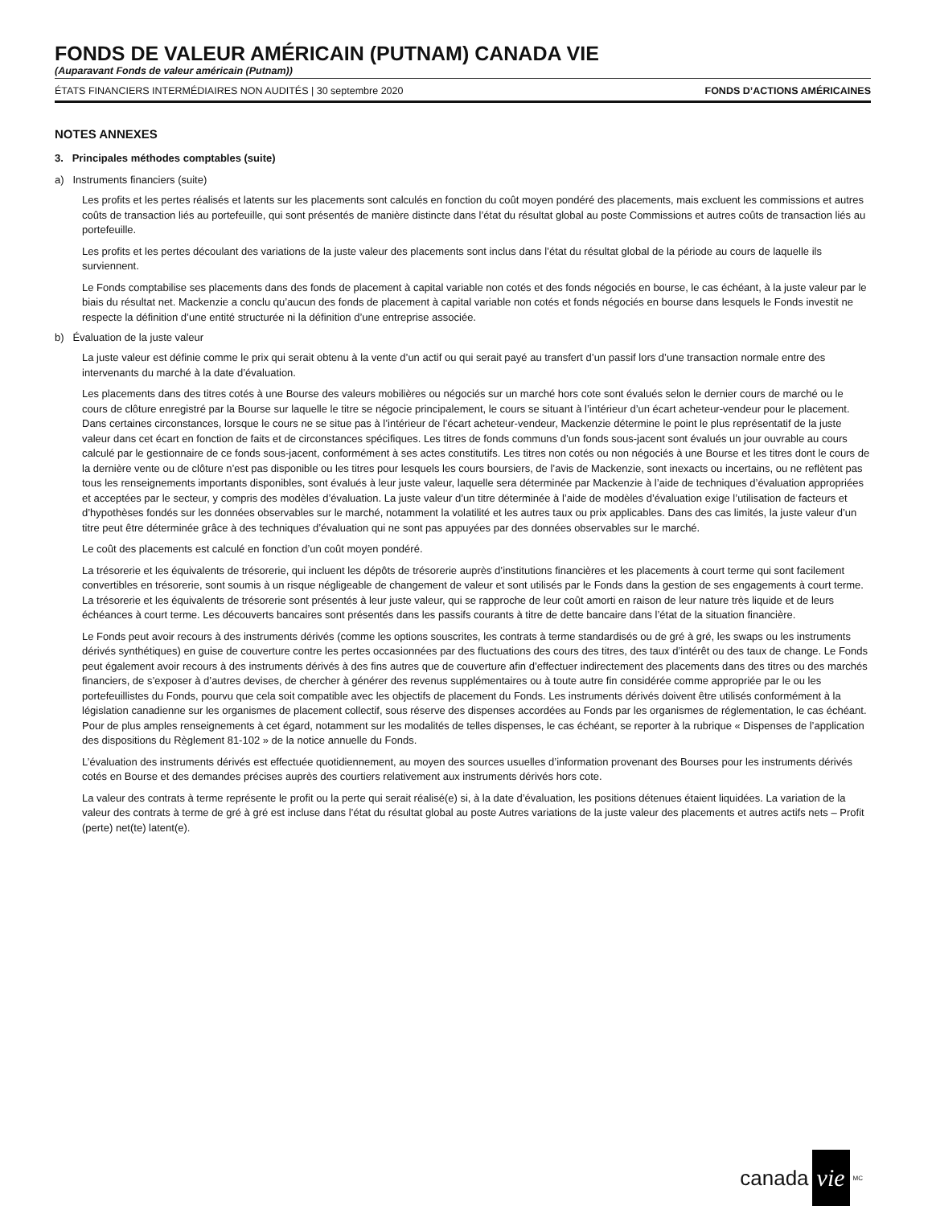FONDS DE VALEUR AMÉRICAIN (PUTNAM) CANADA VIE
(Auparavant Fonds de valeur américain (Putnam))
ÉTATS FINANCIERS INTERMÉDIAIRES NON AUDITÉS | 30 septembre 2020 FONDS D’ACTIONS AMÉRICAINES
NOTES ANNEXES
3. Principales méthodes comptables (suite)
a) Instruments financiers (suite)
Les profits et les pertes réalisés et latents sur les placements sont calculés en fonction du coût moyen pondéré des placements, mais excluent les commissions et autres coûts de transaction liés au portefeuille, qui sont présentés de manière distincte dans l’état du résultat global au poste Commissions et autres coûts de transaction liés au portefeuille.
Les profits et les pertes découlant des variations de la juste valeur des placements sont inclus dans l’état du résultat global de la période au cours de laquelle ils surviennent.
Le Fonds comptabilise ses placements dans des fonds de placement à capital variable non cotés et des fonds négociés en bourse, le cas échéant, à la juste valeur par le biais du résultat net. Mackenzie a conclu qu’aucun des fonds de placement à capital variable non cotés et fonds négociés en bourse dans lesquels le Fonds investit ne respecte la définition d’une entité structurée ni la définition d’une entreprise associée.
b) Évaluation de la juste valeur
La juste valeur est définie comme le prix qui serait obtenu à la vente d’un actif ou qui serait payé au transfert d’un passif lors d’une transaction normale entre des intervenants du marché à la date d’évaluation.
Les placements dans des titres cotés à une Bourse des valeurs mobilières ou négociés sur un marché hors cote sont évalués selon le dernier cours de marché ou le cours de clôture enregistré par la Bourse sur laquelle le titre se négocie principalement, le cours se situant à l’intérieur d’un écart acheteur-vendeur pour le placement. Dans certaines circonstances, lorsque le cours ne se situe pas à l’intérieur de l’écart acheteur-vendeur, Mackenzie détermine le point le plus représentatif de la juste valeur dans cet écart en fonction de faits et de circonstances spécifiques. Les titres de fonds communs d’un fonds sous-jacent sont évalués un jour ouvrable au cours calculé par le gestionnaire de ce fonds sous-jacent, conformément à ses actes constitutifs. Les titres non cotés ou non négociés à une Bourse et les titres dont le cours de la dernière vente ou de clôture n’est pas disponible ou les titres pour lesquels les cours boursiers, de l’avis de Mackenzie, sont inexacts ou incertains, ou ne reflètent pas tous les renseignements importants disponibles, sont évalués à leur juste valeur, laquelle sera déterminée par Mackenzie à l’aide de techniques d’évaluation appropriées et acceptées par le secteur, y compris des modèles d’évaluation. La juste valeur d’un titre déterminée à l’aide de modèles d’évaluation exige l’utilisation de facteurs et d’hypothèses fondés sur les données observables sur le marché, notamment la volatilité et les autres taux ou prix applicables. Dans des cas limités, la juste valeur d’un titre peut être déterminée grâce à des techniques d’évaluation qui ne sont pas appuyées par des données observables sur le marché.
Le coût des placements est calculé en fonction d’un coût moyen pondéré.
La trésorerie et les équivalents de trésorerie, qui incluent les dépôts de trésorerie auprès d’institutions financières et les placements à court terme qui sont facilement convertibles en trésorerie, sont soumis à un risque négligeable de changement de valeur et sont utilisés par le Fonds dans la gestion de ses engagements à court terme. La trésorerie et les équivalents de trésorerie sont présentés à leur juste valeur, qui se rapproche de leur coût amorti en raison de leur nature très liquide et de leurs échéances à court terme. Les découverts bancaires sont présentés dans les passifs courants à titre de dette bancaire dans l’état de la situation financière.
Le Fonds peut avoir recours à des instruments dérivés (comme les options souscrites, les contrats à terme standardisés ou de gré à gré, les swaps ou les instruments dérivés synthétiques) en guise de couverture contre les pertes occasionnées par des fluctuations des cours des titres, des taux d’intérêt ou des taux de change. Le Fonds peut également avoir recours à des instruments dérivés à des fins autres que de couverture afin d’effectuer indirectement des placements dans des titres ou des marchés financiers, de s’exposer à d’autres devises, de chercher à générer des revenus supplémentaires ou à toute autre fin considérée comme appropriée par le ou les portefeuillistes du Fonds, pourvu que cela soit compatible avec les objectifs de placement du Fonds. Les instruments dérivés doivent être utilisés conformément à la législation canadienne sur les organismes de placement collectif, sous réserve des dispenses accordées au Fonds par les organismes de réglementation, le cas échéant. Pour de plus amples renseignements à cet égard, notamment sur les modalités de telles dispenses, le cas échéant, se reporter à la rubrique « Dispenses de l’application des dispositions du Règlement 81-102 » de la notice annuelle du Fonds.
L’évaluation des instruments dérivés est effectuée quotidiennement, au moyen des sources usuelles d’information provenant des Bourses pour les instruments dérivés cotés en Bourse et des demandes précises auprès des courtiers relativement aux instruments dérivés hors cote.
La valeur des contrats à terme représente le profit ou la perte qui serait réalisé(e) si, à la date d’évaluation, les positions détenues étaient liquidées. La variation de la valeur des contrats à terme de gré à gré est incluse dans l’état du résultat global au poste Autres variations de la juste valeur des placements et autres actifs nets – Profit (perte) net(te) latent(e).
canada vie<sup>MC</sup>